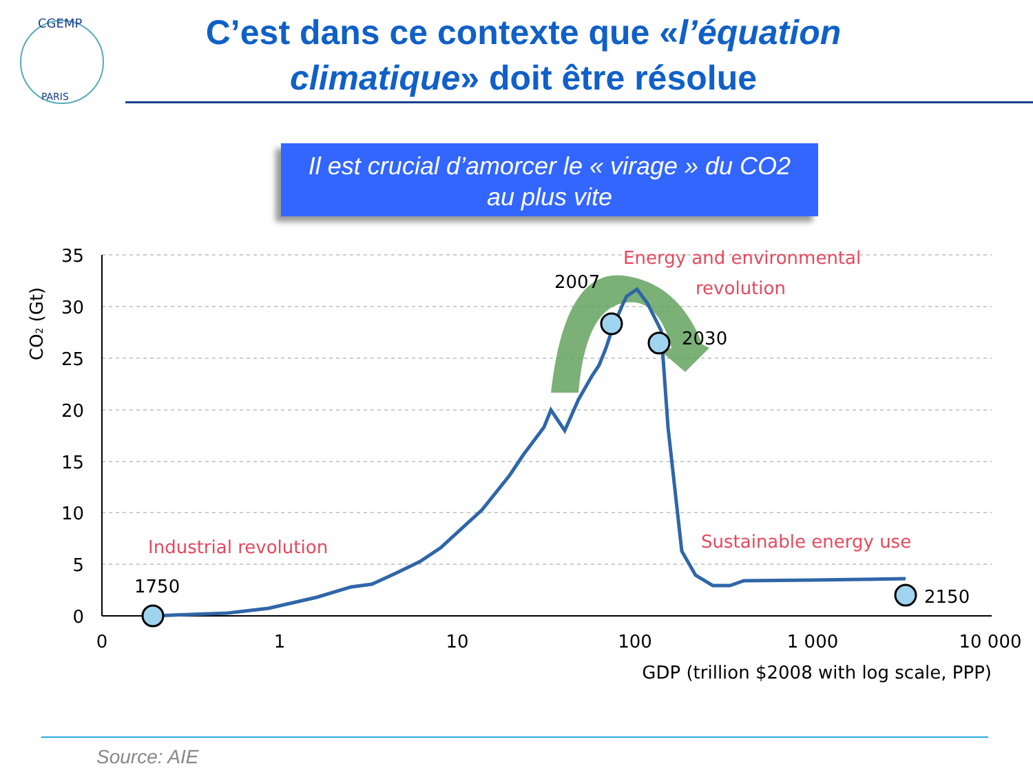CGEMP
PARIS
C’est dans ce contexte que «l’équation climatique» doit être résolue
Il est crucial d’amorcer le « virage » du CO2
au plus vite
35
30
25
20
15
10
5
0
0
1
10
100
1 000
10 000
GDP (trillion $2008 with log scale, PPP)
CO2 (Gt)
1750
2007
2030
2150
Industrial revolution
Energy and environmental
revolution
Sustainable energy use
Source: AIE